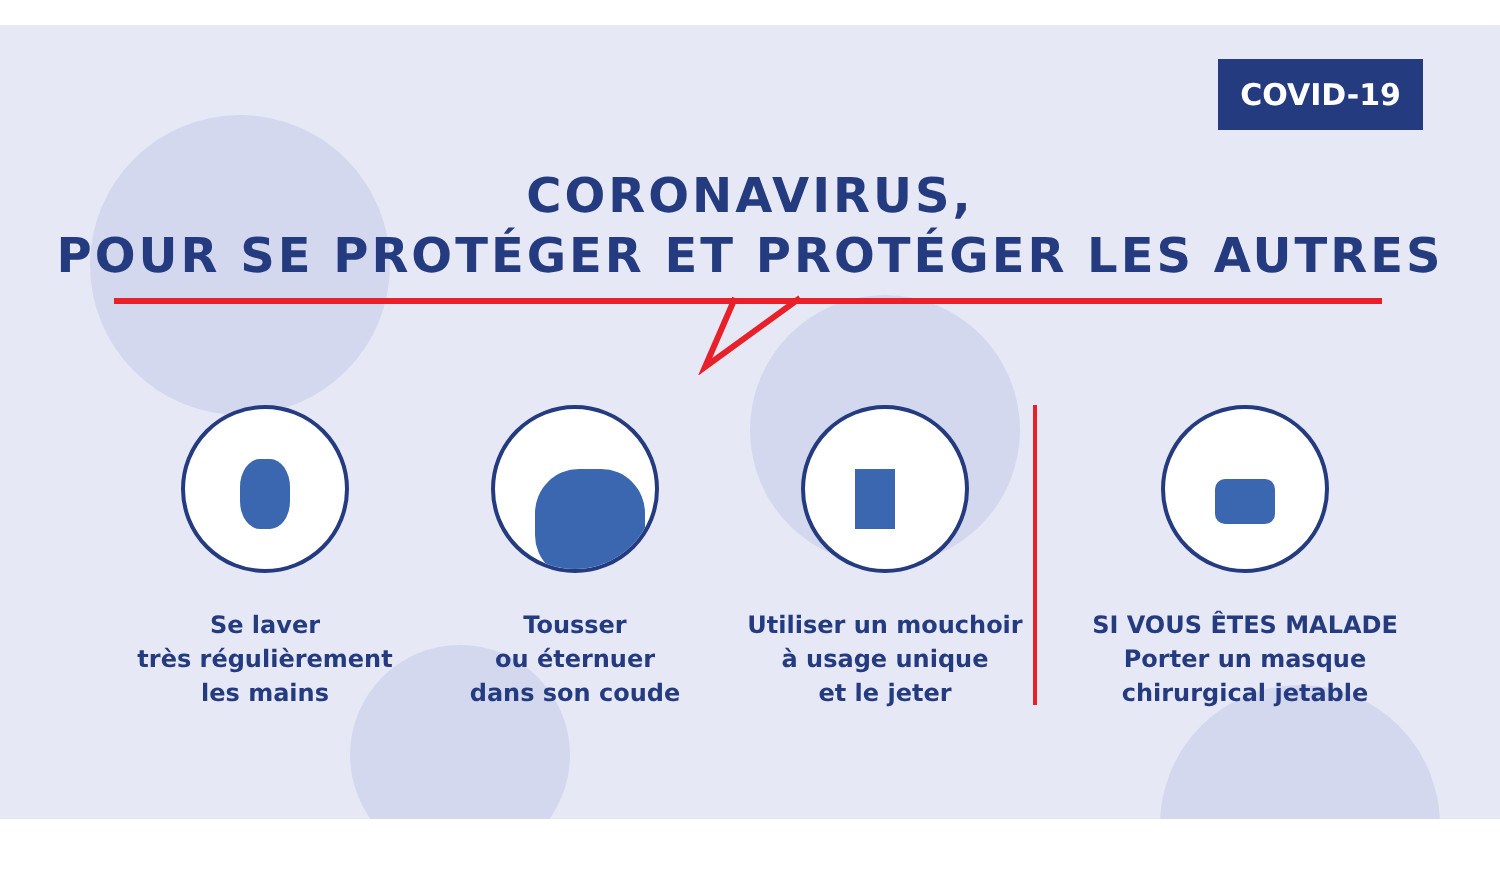COVID-19
CORONAVIRUS,
POUR SE PROTÉGER ET PROTÉGER LES AUTRES
Se laver
très régulièrement
les mains
Tousser
ou éternuer
dans son coude
Utiliser un mouchoir
à usage unique
et le jeter
SI VOUS ÊTES MALADE
Porter un masque
chirurgical jetable